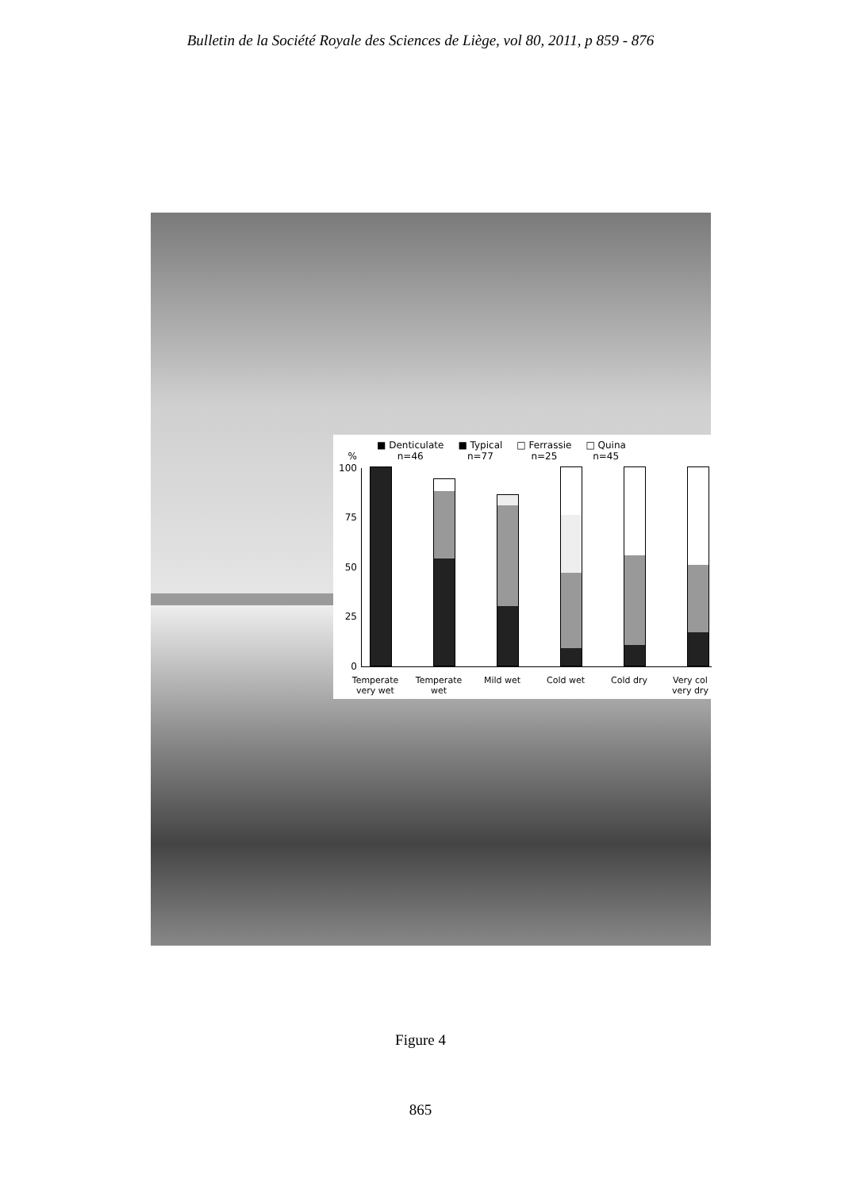Bulletin de la Société Royale des Sciences de Liège, vol 80, 2011, p 859 - 876
■ Denticulate
n=46 ■ Typical
n=77 □ Ferrassie
n=25 □ Quina
n=45
%
100
75
50
25
0
Temperate very wet
Temperate wet
Mild wet Cold wet Cold dry
Very col very dry
Figure 4
865